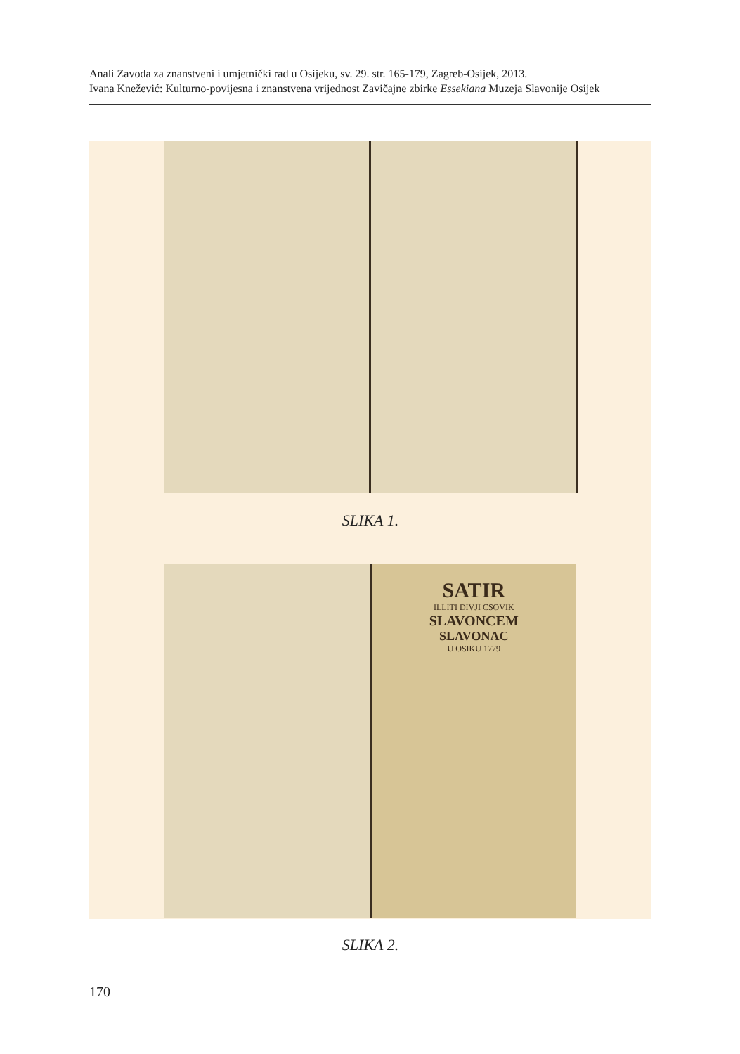Anali Zavoda za znanstveni i umjetnički rad u Osijeku, sv. 29. str. 165-179, Zagreb-Osijek, 2013.
Ivana Knežević: Kulturno-povijesna i znanstvena vrijednost Zavičajne zbirke Essekiana Muzeja Slavonije Osijek
SLIKA 1.
SATIR
ILLITI DIVJI CSOVIK
SLAVONCEM
SLAVONAC
U OSIKU 1779
SLIKA 2.
170